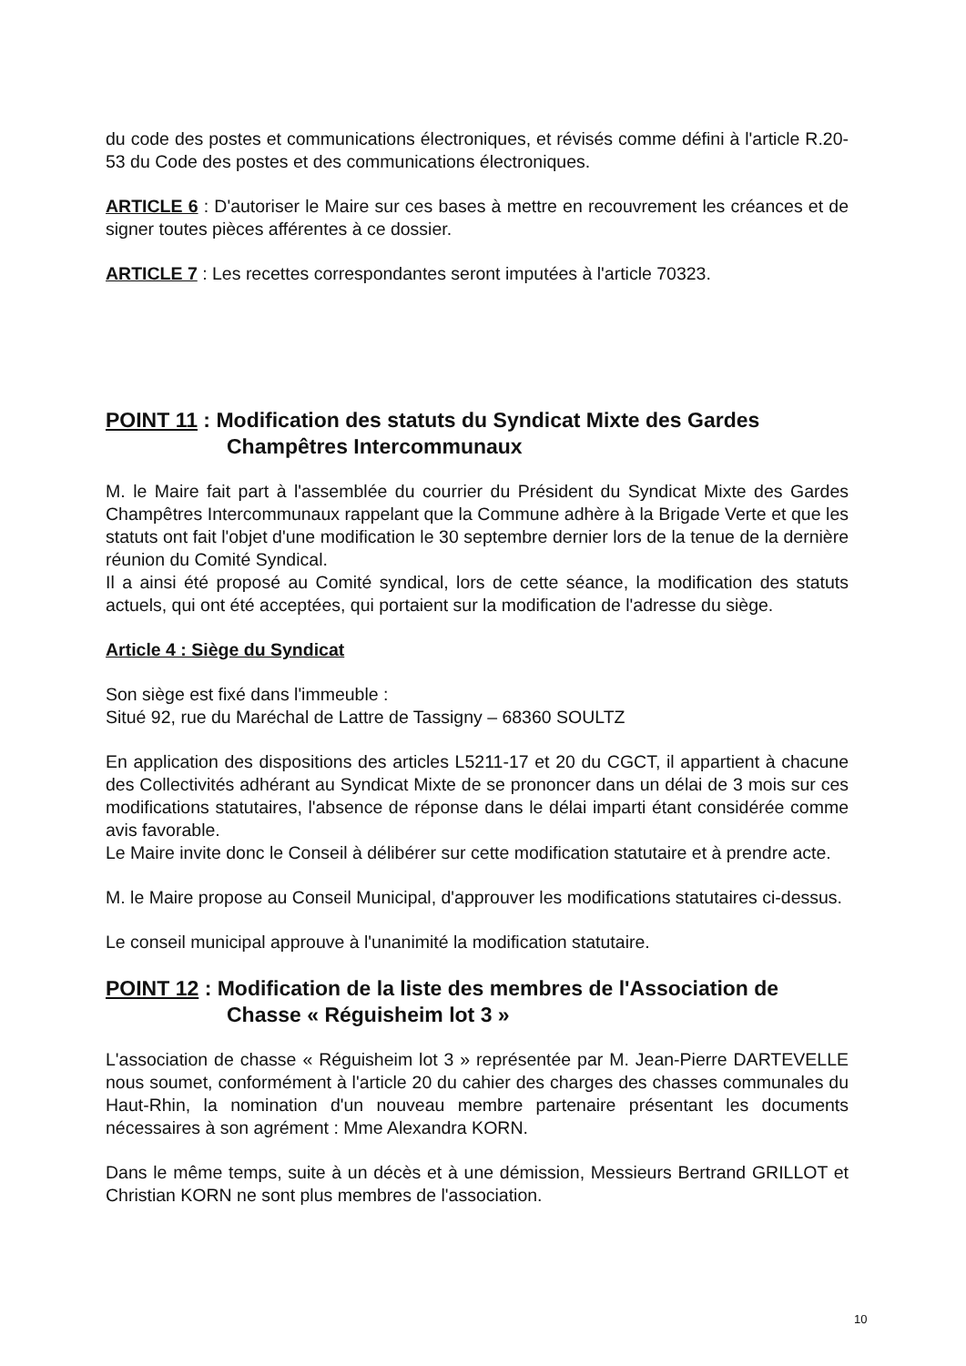du code des postes et communications électroniques, et révisés comme défini à l'article R.20-53 du Code des postes et des communications électroniques.
ARTICLE 6 : D'autoriser le Maire sur ces bases à mettre en recouvrement les créances et de signer toutes pièces afférentes à ce dossier.
ARTICLE 7 : Les recettes correspondantes seront imputées à l'article 70323.
POINT 11 : Modification des statuts du Syndicat Mixte des Gardes Champêtres Intercommunaux
M. le Maire fait part à l'assemblée du courrier du Président du Syndicat Mixte des Gardes Champêtres Intercommunaux rappelant que la Commune adhère à la Brigade Verte et que les statuts ont fait l'objet d'une modification le 30 septembre dernier lors de la tenue de la dernière réunion du Comité Syndical.
Il a ainsi été proposé au Comité syndical, lors de cette séance, la modification des statuts actuels, qui ont été acceptées, qui portaient sur la modification de l'adresse du siège.
Article 4 : Siège du Syndicat
Son siège est fixé dans l'immeuble :
Situé 92, rue du Maréchal de Lattre de Tassigny – 68360 SOULTZ
En application des dispositions des articles L5211-17 et 20 du CGCT, il appartient à chacune des Collectivités adhérant au Syndicat Mixte de se prononcer dans un délai de 3 mois sur ces modifications statutaires, l'absence de réponse dans le délai imparti étant considérée comme avis favorable.
Le Maire invite donc le Conseil à délibérer sur cette modification statutaire et à prendre acte.
M. le Maire propose au Conseil Municipal, d'approuver les modifications statutaires ci-dessus.
Le conseil municipal approuve à l'unanimité la modification statutaire.
POINT 12 : Modification de la liste des membres de l'Association de Chasse « Réguisheim lot 3 »
L'association de chasse « Réguisheim lot 3 » représentée par M. Jean-Pierre DARTEVELLE nous soumet, conformément à l'article 20 du cahier des charges des chasses communales du Haut-Rhin, la nomination d'un nouveau membre partenaire présentant les documents nécessaires à son agrément : Mme Alexandra KORN.
Dans le même temps, suite à un décès et à une démission, Messieurs Bertrand GRILLOT et Christian KORN ne sont plus membres de l'association.
10